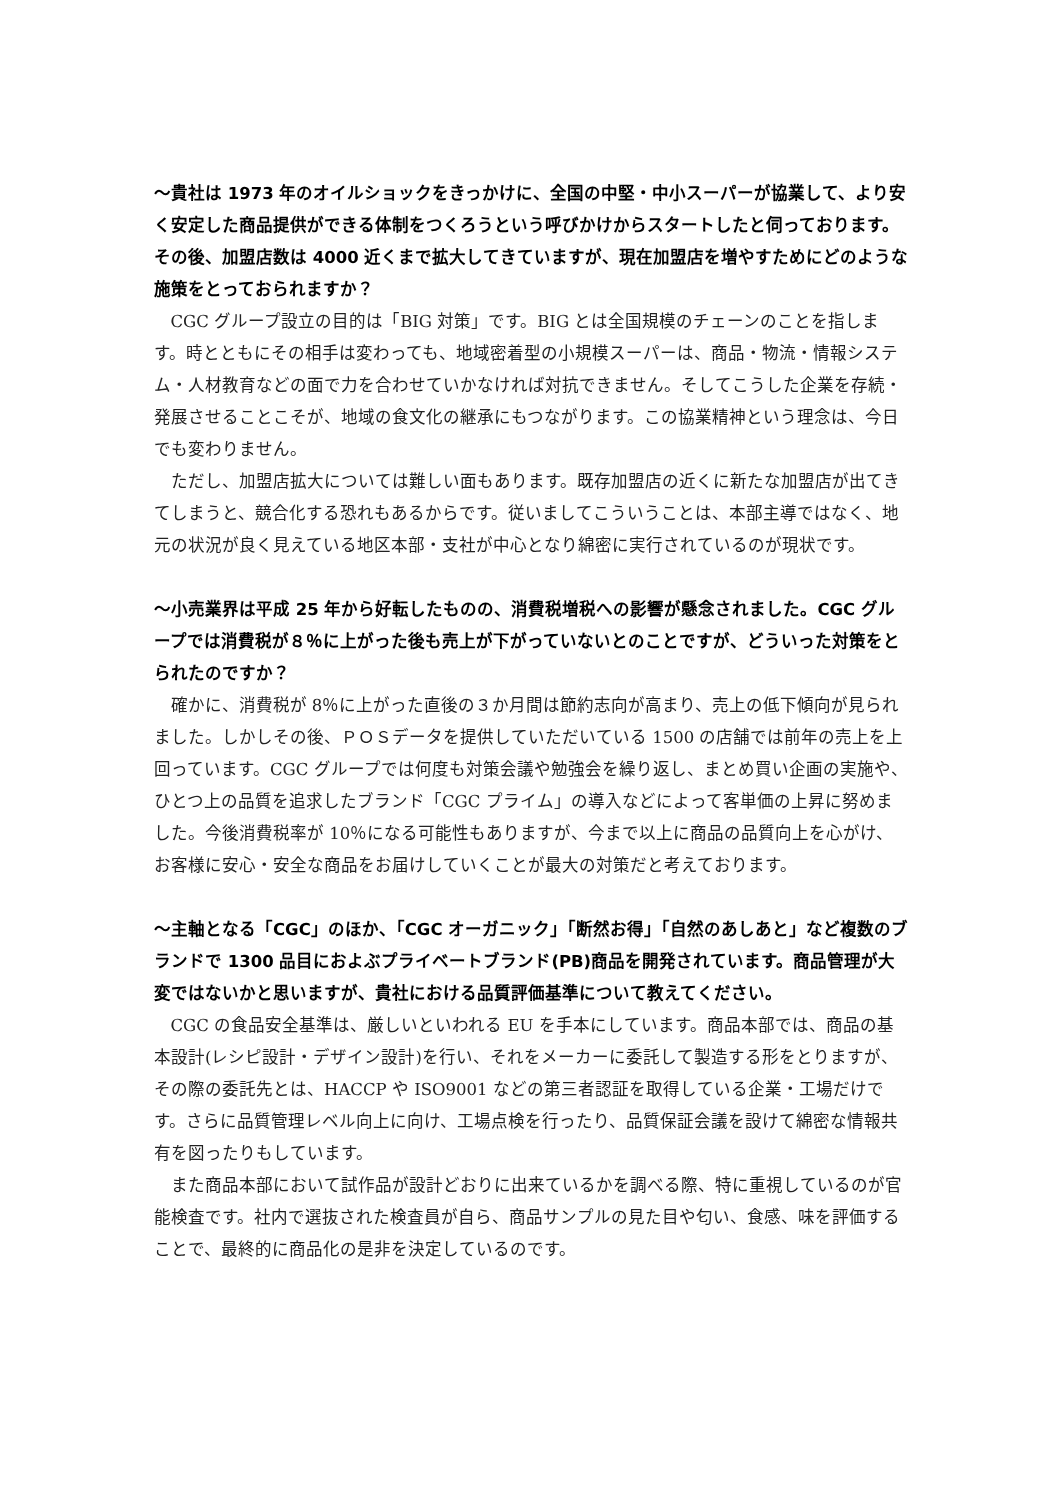～貴社は 1973 年のオイルショックをきっかけに、全国の中堅・中小スーパーが協業して、より安く安定した商品提供ができる体制をつくろうという呼びかけからスタートしたと伺っております。その後、加盟店数は 4000 近くまで拡大してきていますが、現在加盟店を増やすためにどのような施策をとっておられますか？
CGC グループ設立の目的は「BIG 対策」です。BIG とは全国規模のチェーンのことを指します。時とともにその相手は変わっても、地域密着型の小規模スーパーは、商品・物流・情報システム・人材教育などの面で力を合わせていかなければ対抗できません。そしてこうした企業を存続・発展させることこそが、地域の食文化の継承にもつながります。この協業精神という理念は、今日でも変わりません。
ただし、加盟店拡大については難しい面もあります。既存加盟店の近くに新たな加盟店が出てきてしまうと、競合化する恐れもあるからです。従いましてこういうことは、本部主導ではなく、地元の状況が良く見えている地区本部・支社が中心となり綿密に実行されているのが現状です。
～小売業界は平成 25 年から好転したものの、消費税増税への影響が懸念されました。CGC グループでは消費税が８％に上がった後も売上が下がっていないとのことですが、どういった対策をとられたのですか？
確かに、消費税が 8％に上がった直後の３か月間は節約志向が高まり、売上の低下傾向が見られました。しかしその後、ＰＯＳデータを提供していただいている 1500 の店舗では前年の売上を上回っています。CGC グループでは何度も対策会議や勉強会を繰り返し、まとめ買い企画の実施や、ひとつ上の品質を追求したブランド「CGC プライム」の導入などによって客単価の上昇に努めました。今後消費税率が 10％になる可能性もありますが、今まで以上に商品の品質向上を心がけ、お客様に安心・安全な商品をお届けしていくことが最大の対策だと考えております。
～主軸となる「CGC」のほか、「CGC オーガニック」「断然お得」「自然のあしあと」など複数のブランドで 1300 品目におよぶプライベートブランド(PB)商品を開発されています。商品管理が大変ではないかと思いますが、貴社における品質評価基準について教えてください。
CGC の食品安全基準は、厳しいといわれる EU を手本にしています。商品本部では、商品の基本設計(レシピ設計・デザイン設計)を行い、それをメーカーに委託して製造する形をとりますが、その際の委託先とは、HACCP や ISO9001 などの第三者認証を取得している企業・工場だけです。さらに品質管理レベル向上に向け、工場点検を行ったり、品質保証会議を設けて綿密な情報共有を図ったりもしています。
また商品本部において試作品が設計どおりに出来ているかを調べる際、特に重視しているのが官能検査です。社内で選抜された検査員が自ら、商品サンプルの見た目や匂い、食感、味を評価することで、最終的に商品化の是非を決定しているのです。